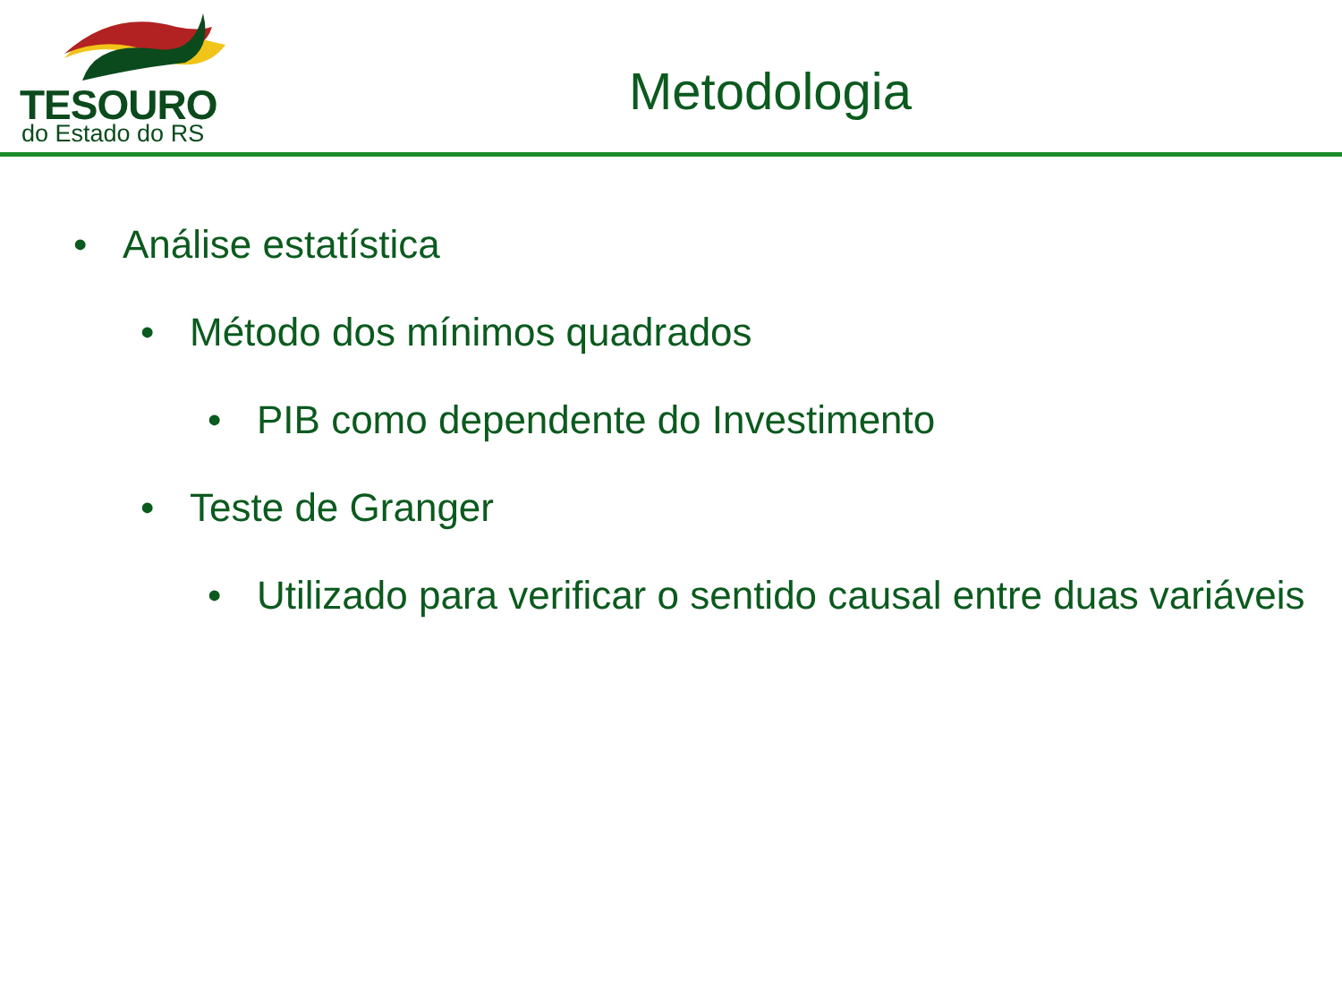TESOURO
do Estado do RS
Metodologia
• Análise estatística
• Método dos mínimos quadrados
• PIB como dependente do Investimento
• Teste de Granger
• Utilizado para verificar o sentido causal entre duas variáveis